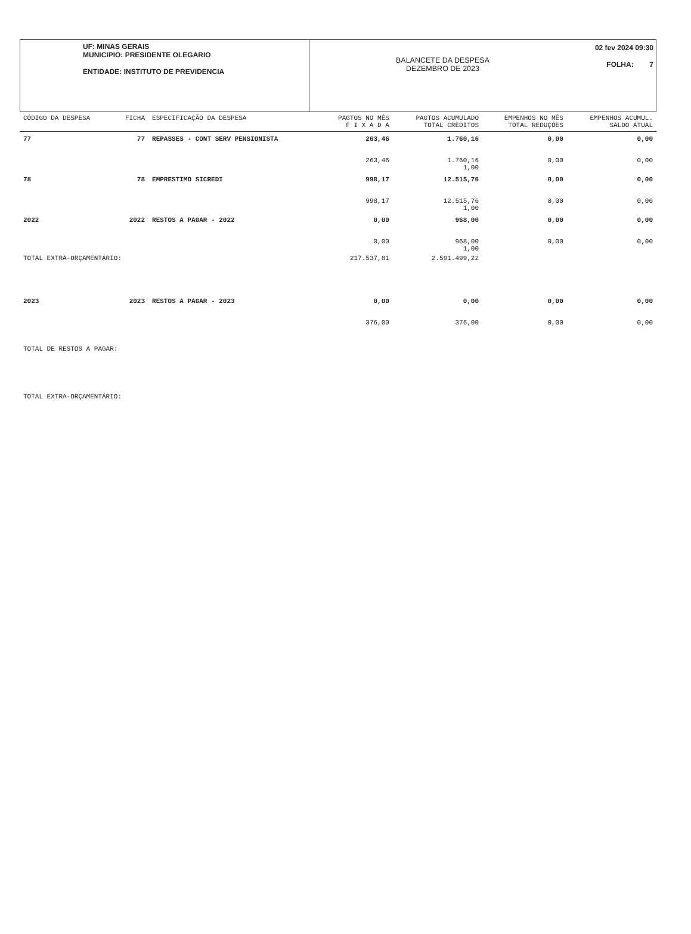UF: MINAS GERAIS
MUNICIPIO: PRESIDENTE OLEGARIO
ENTIDADE: INSTITUTO DE PREVIDENCIA
BALANCETE DA DESPESA
DEZEMBRO DE 2023
02 fev 2024 09:30
FOLHA: 7
| CÓDIGO DA DESPESA | FICHA | ESPECIFICAÇÃO DA DESPESA | PAGTOS NO MÊS F I X A D A | PAGTOS ACUMULADO TOTAL CRÈDITOS | EMPENHOS NO MÊS TOTAL REDUÇÕES | EMPENHOS ACUMUL. SALDO ATUAL |
| --- | --- | --- | --- | --- | --- | --- |
| 77 | 77 | REPASSES - CONT SERV PENSIONISTA | 263,46 | 1.760,16 | 0,00 | 0,00 |
| | | | 263,46 | 1.760,16 1,00 | 0,00 | 0,00 |
| 78 | 78 | EMPRESTIMO SICREDI | 998,17 | 12.515,76 | 0,00 | 0,00 |
| | | | 998,17 | 12.515,76 1,00 | 0,00 | 0,00 |
| 2022 | 2022 | RESTOS A PAGAR - 2022 | 0,00 | 968,00 | 0,00 | 0,00 |
| | | | 0,00 | 968,00 1,00 | 0,00 | 0,00 |
| TOTAL EXTRA-ORÇAMENTÁRIO: | | | 217.537,81 | 2.591.499,22 | | |
| 2023 | 2023 | RESTOS A PAGAR - 2023 | 0,00 | 0,00 | 0,00 | 0,00 |
| | | | 376,00 | 376,00 | 0,00 | 0,00 |
| TOTAL DE RESTOS A PAGAR: | | | | | | |
| TOTAL EXTRA-ORÇAMENTÁRIO: | | | | | | |